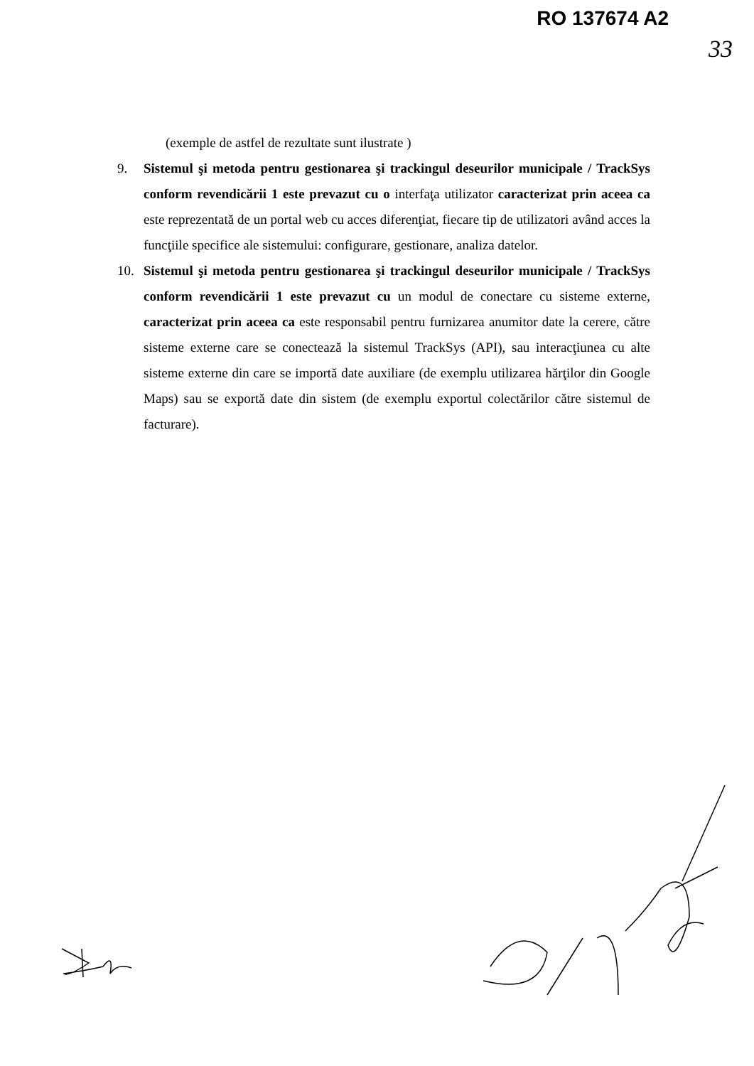RO 137674 A2
33
(exemple de astfel de rezultate sunt ilustrate )
9. Sistemul şi metoda pentru gestionarea şi trackingul deseurilor municipale / TrackSys conform revendicării 1 este prevazut cu o interfaţa utilizator caracterizat prin aceea ca este reprezentată de un portal web cu acces diferenţiat, fiecare tip de utilizatori având acces la funcţiile specifice ale sistemului: configurare, gestionare, analiza datelor.
10. Sistemul şi metoda pentru gestionarea şi trackingul deseurilor municipale / TrackSys conform revendicării 1 este prevazut cu un modul de conectare cu sisteme externe, caracterizat prin aceea ca este responsabil pentru furnizarea anumitor date la cerere, către sisteme externe care se conectează la sistemul TrackSys (API), sau interacţiunea cu alte sisteme externe din care se importă date auxiliare (de exemplu utilizarea hărţilor din Google Maps) sau se exportă date din sistem (de exemplu exportul colectărilor către sistemul de facturare).